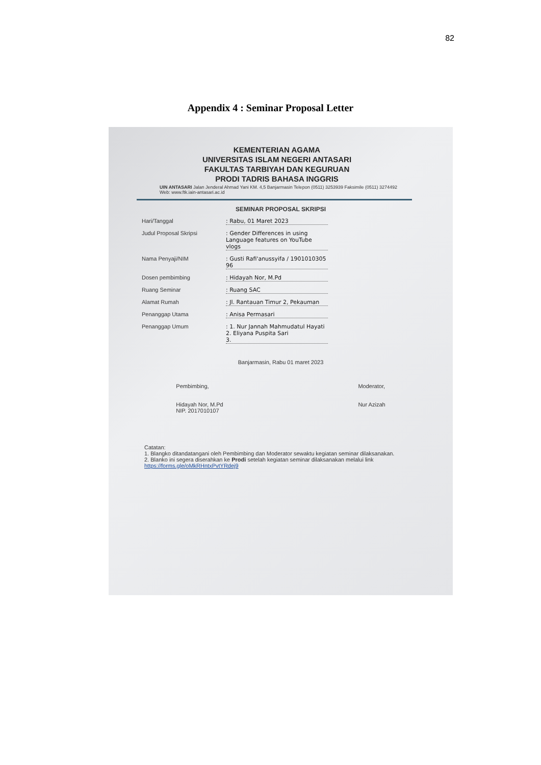82
Appendix 4 : Seminar Proposal Letter
KEMENTERIAN AGAMA
UNIVERSITAS ISLAM NEGERI ANTASARI
FAKULTAS TARBIYAH DAN KEGURUAN
PRODI TADRIS BAHASA INGGRIS
UIN ANTASARI Jalan Jenderal Ahmad Yani KM. 4,5 Banjarmasin Telepon (0511) 3253939 Faksimile (0511) 3274492
Web: www.ftk.iain-antasari.ac.id
SEMINAR PROPOSAL SKRIPSI
Hari/Tanggal: Rabu, 01 Maret 2023
Judul Proposal Skripsi: Gender Differences in using Language features on YouTube vlogs
Nama Penyaji/NIM: Gusti Rafi'anussyifa / 1901010305 96
Dosen pembimbing: Hidayah Nor, M.Pd
Ruang Seminar: Ruang SAC
Alamat Rumah: Jl. Rantauan Timur 2, Pekauman
Penanggap Utama: Anisa Permasari
Penanggap Umum: 1. Nur Jannah Mahmudatul Hayati
2. Eliyana Puspita Sari
3.
Banjarmasin, Rabu 01 maret 2023
Pembimbing,
Hidayah Nor, M.Pd
NIP. 2017010107
Moderator,
Nur Azizah
Catatan:
1. Blangko ditandatangani oleh Pembimbing dan Moderator sewaktu kegiatan seminar dilaksanakan.
2. Blanko ini segera diserahkan ke Prodi setelah kegiatan seminar dilaksanakan melalui link https://forms.gle/oMkRHntxPvtYRdej9